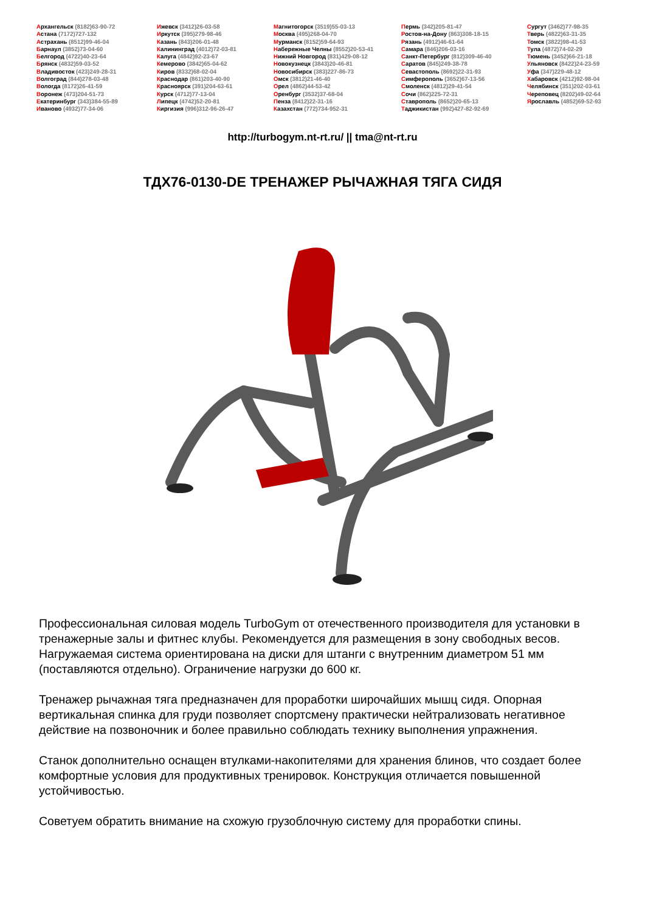Архангельск (8182)63-90-72
Астана (7172)727-132
Астрахань (8512)99-46-04
Барнаул (3852)73-04-60
Белгород (4722)40-23-64
Брянск (4832)59-03-52
Владивосток (423)249-28-31
Волгоград (844)278-03-48
Вологда (8172)26-41-59
Воронеж (473)204-51-73
Екатеринбург (343)384-55-89
Иваново (4932)77-34-06
Ижевск (3412)26-03-58
Иркутск (395)279-98-46
Казань (843)206-01-48
Калининград (4012)72-03-81
Калуга (4842)92-23-67
Кемерово (3842)65-04-62
Киров (8332)68-02-04
Краснодар (861)203-40-90
Красноярск (391)204-63-61
Курск (4712)77-13-04
Липецк (4742)52-20-81
Киргизия (996)312-96-26-47
Магнитогорск (3519)55-03-13
Москва (495)268-04-70
Мурманск (8152)59-64-93
Набережные Челны (8552)20-53-41
Нижний Новгород (831)429-08-12
Новокузнецк (3843)20-46-81
Новосибирск (383)227-86-73
Омск (3812)21-46-40
Орел (4862)44-53-42
Оренбург (3532)37-68-04
Пенза (8412)22-31-16
Казахстан (772)734-952-31
Пермь (342)205-81-47
Ростов-на-Дону (863)308-18-15
Рязань (4912)46-61-64
Самара (846)206-03-16
Санкт-Петербург (812)309-46-40
Саратов (845)249-38-78
Севастополь (8692)22-31-93
Симферополь (3652)67-13-56
Смоленск (4812)29-41-54
Сочи (862)225-72-31
Ставрополь (8652)20-65-13
Таджикистан (992)427-82-92-69
Сургут (3462)77-98-35
Тверь (4822)63-31-35
Томск (3822)98-41-53
Тула (4872)74-02-29
Тюмень (3452)66-21-18
Ульяновск (8422)24-23-59
Уфа (347)229-48-12
Хабаровск (4212)92-98-04
Челябинск (351)202-03-61
Череповец (8202)49-02-64
Ярославль (4852)69-52-93
http://turbogym.nt-rt.ru/ || tma@nt-rt.ru
ТДХ76-0130-DE ТРЕНАЖЕР РЫЧАЖНАЯ ТЯГА СИДЯ
Профессиональная силовая модель TurboGym от отечественного производителя для установки в тренажерные залы и фитнес клубы. Рекомендуется для размещения в зону свободных весов. Нагружаемая система ориентирована на диски для штанги с внутренним диаметром 51 мм (поставляются отдельно). Ограничение нагрузки до 600 кг.
Тренажер рычажная тяга предназначен для проработки широчайших мышц сидя. Опорная вертикальная спинка для груди позволяет спортсмену практически нейтрализовать негативное действие на позвоночник и более правильно соблюдать технику выполнения упражнения.
Станок дополнительно оснащен втулками-накопителями для хранения блинов, что создает более комфортные условия для продуктивных тренировок. Конструкция отличается повышенной устойчивостью.
Советуем обратить внимание на схожую грузоблочную систему для проработки спины.